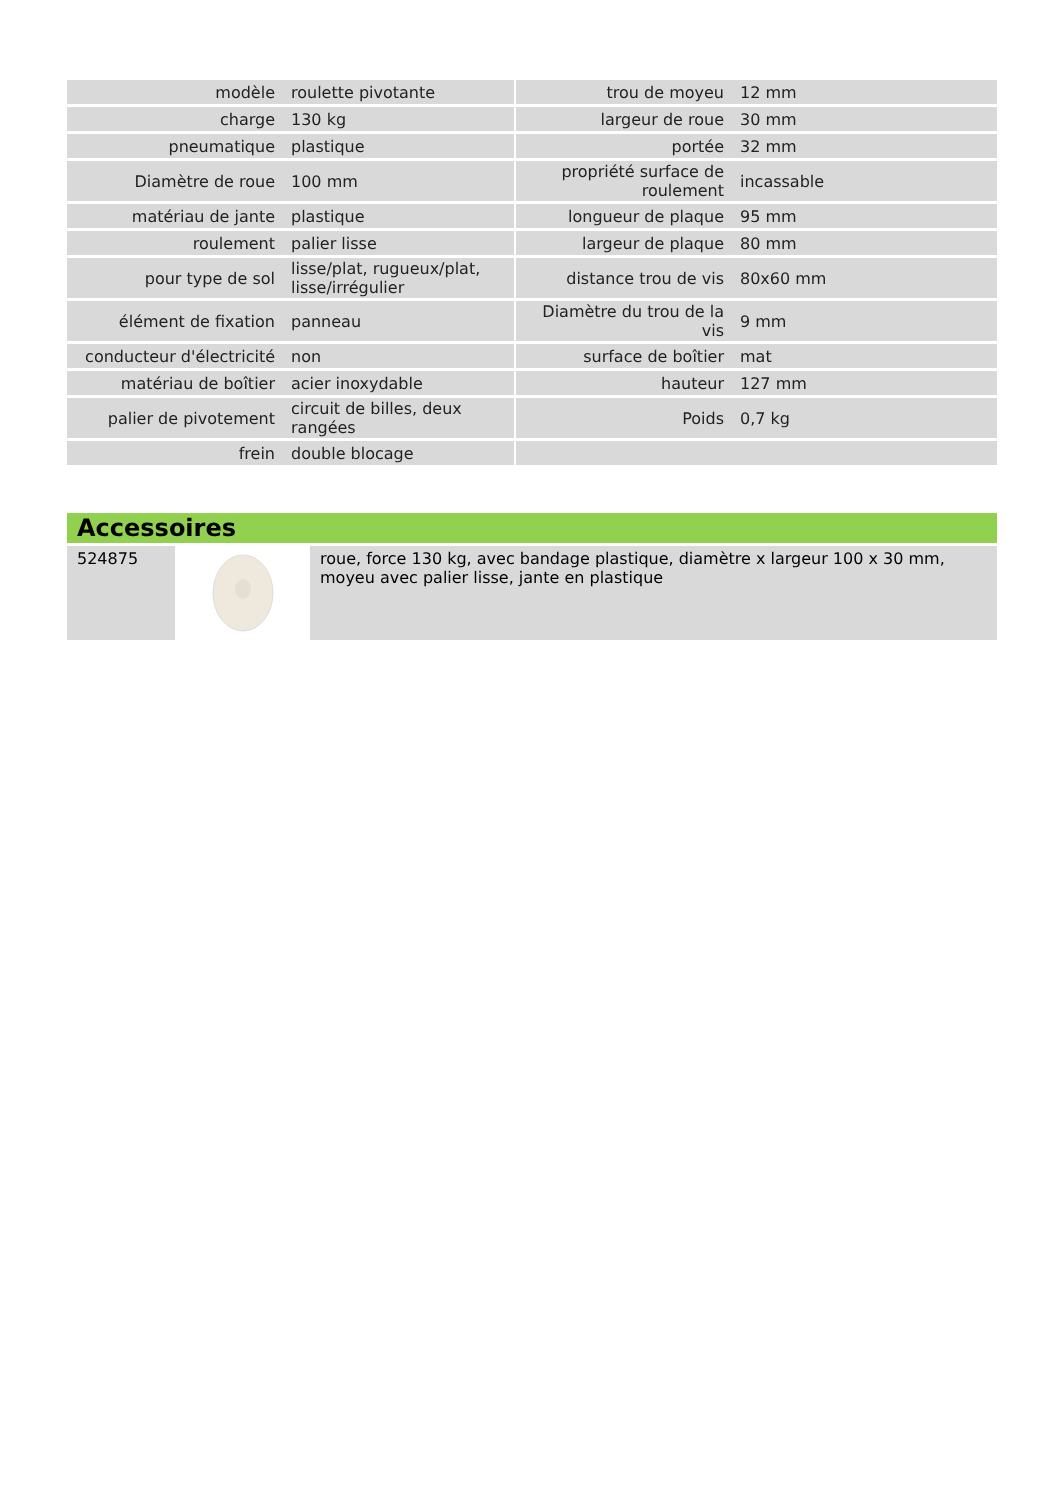| modèle | roulette pivotante | | trou de moyeu | 12 mm |
| charge | 130 kg | | largeur de roue | 30 mm |
| pneumatique | plastique | | portée | 32 mm |
| Diamètre de roue | 100 mm | | propriété surface de roulement | incassable |
| matériau de jante | plastique | | longueur de plaque | 95 mm |
| roulement | palier lisse | | largeur de plaque | 80 mm |
| pour type de sol | lisse/plat, rugueux/plat, lisse/irrégulier | | distance trou de vis | 80x60 mm |
| élément de fixation | panneau | | Diamètre du trou de la vis | 9 mm |
| conducteur d'électricité | non | | surface de boîtier | mat |
| matériau de boîtier | acier inoxydable | | hauteur | 127 mm |
| palier de pivotement | circuit de billes, deux rangées | | Poids | 0,7 kg |
| frein | double blocage | | | |
Accessoires
| 524875 | | roue, force 130 kg, avec bandage plastique, diamètre x largeur 100 x 30 mm, moyeu avec palier lisse, jante en plastique |